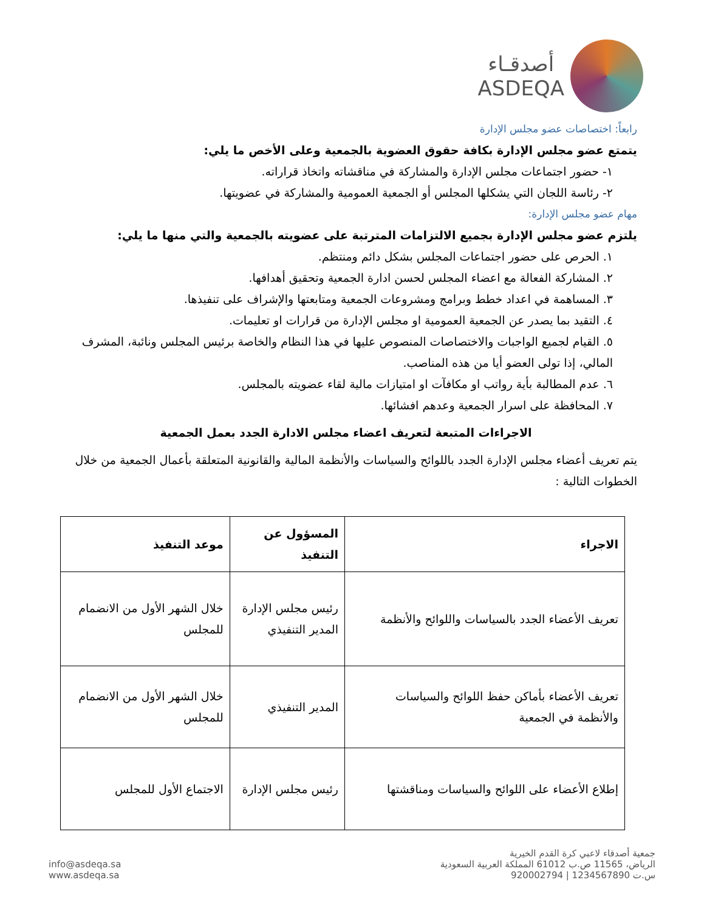أصدقـاء
ASDEQA
رابعاً: اختصاصات عضو مجلس الإدارة
يتمتع عضو مجلس الإدارة بكافة حقوق العضوية بالجمعية وعلى الأخص ما يلي:
١- حضور اجتماعات مجلس الإدارة والمشاركة في مناقشاته واتخاذ قراراته.
٢- رئاسة اللجان التي يشكلها المجلس أو الجمعية العمومية والمشاركة في عضويتها.
مهام عضو مجلس الإدارة:
يلتزم عضو مجلس الإدارة بجميع الالتزامات المترتبة على عضويته بالجمعية والتي منها ما يلي:
١. الحرص على حضور اجتماعات المجلس بشكل دائم ومنتظم.
٢. المشاركة الفعالة مع اعضاء المجلس لحسن ادارة الجمعية وتحقيق أهدافها.
٣. المساهمة في اعداد خطط وبرامج ومشروعات الجمعية ومتابعتها والإشراف على تنفيذها.
٤. التقيد بما يصدر عن الجمعية العمومية او مجلس الإدارة من قرارات او تعليمات.
٥. القيام لجميع الواجبات والاختصاصات المنصوص عليها في هذا النظام والخاصة برئيس المجلس ونائبة، المشرف المالي، إذا تولى العضو أيا من هذه المناصب.
٦. عدم المطالبة بأية رواتب او مكافآت او امتيازات مالية لقاء عضويته بالمجلس.
٧. المحافظة على اسرار الجمعية وعدهم افشائها.
الاجراءات المتبعة لتعريف اعضاء مجلس الادارة الجدد بعمل الجمعية
يتم تعريف أعضاء مجلس الإدارة الجدد باللوائح والسياسات والأنظمة المالية والقانونية المتعلقة بأعمال الجمعية من خلال الخطوات التالية :
| الاجراء | المسؤول عن التنفيذ | موعد التنفيذ |
| --- | --- | --- |
| تعريف الأعضاء الجدد بالسياسات واللوائح والأنظمة | رئيس مجلس الإدارة المدير التنفيذي | خلال الشهر الأول من الانضمام للمجلس |
| تعريف الأعضاء بأماكن حفظ اللوائح والسياسات والأنظمة في الجمعية | المدير التنفيذي | خلال الشهر الأول من الانضمام للمجلس |
| إطلاع الأعضاء على اللوائح والسياسات ومناقشتها | رئيس مجلس الإدارة | الاجتماع الأول للمجلس |
جمعية أصدقاء لاعبي كرة القدم الخيرية
الرياض، 11565 ص.ب 61012 المملكة العربية السعودية
س.ت 1234567890 | 920002794
info@asdeqa.sa
www.asdeqa.sa